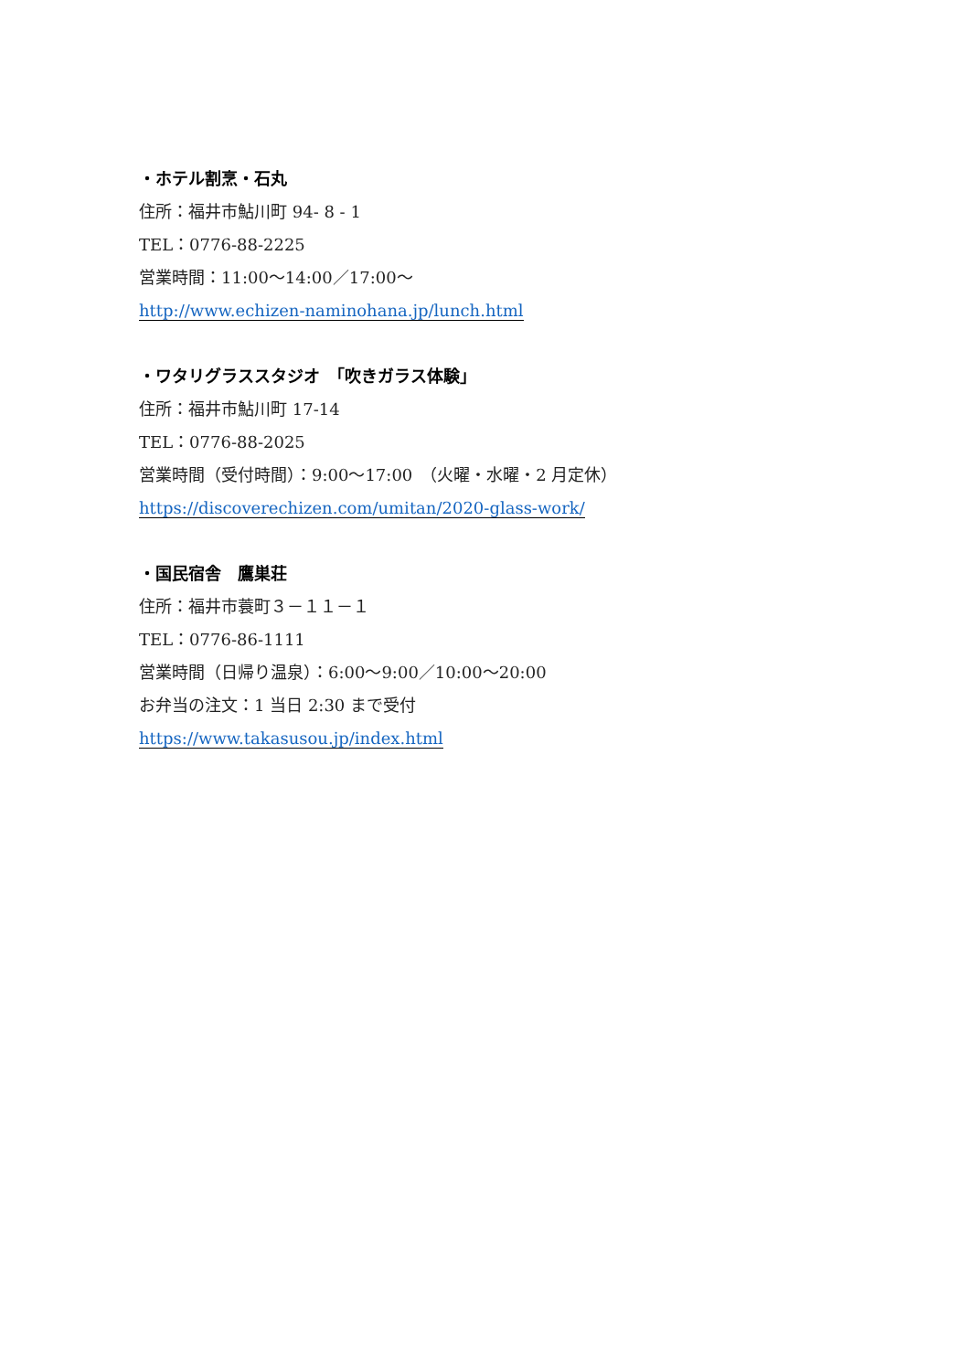・ホテル割烹・石丸
住所：福井市鮎川町 94- 8 - 1
TEL：0776-88-2225
営業時間：11:00～14:00／17:00～
http://www.echizen-naminohana.jp/lunch.html
・ワタリグラススタジオ　「吹きガラス体験」
住所：福井市鮎川町 17-14
TEL：0776-88-2025
営業時間（受付時間）：9:00～17:00　（火曜・水曜・2 月定休）
https://discoverechizen.com/umitan/2020-glass-work/
・国民宿舎　鷹巣荘
住所：福井市蓑町３－１１－１
TEL：0776-86-1111
営業時間（日帰り温泉）：6:00～9:00／10:00～20:00
お弁当の注文：1 当日 2:30 まで受付
https://www.takasusou.jp/index.html